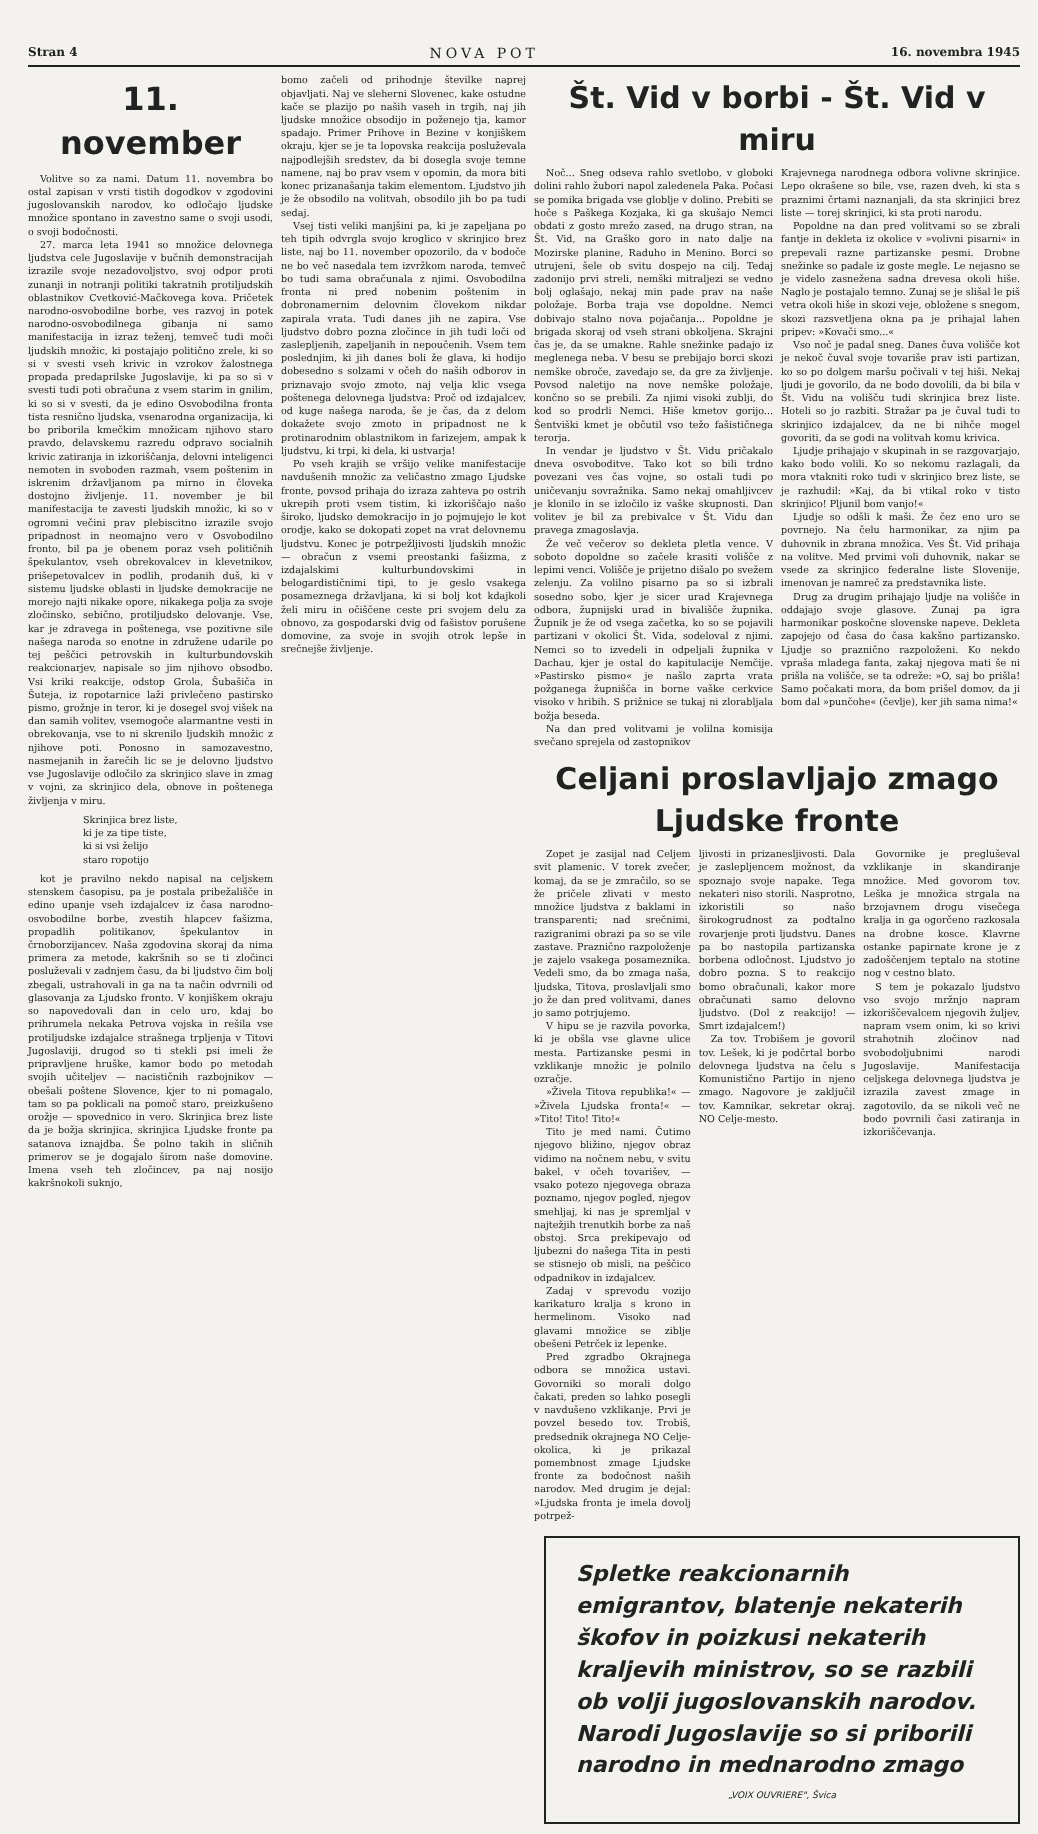Stran 4 NOVA POT 16. novembra 1945
11. november
Volitve so za nami. Datum 11. novembra bo ostal zapisan v vrsti tistih dogodkov v zgodovini jugoslovanskih narodov, ko odločajo ljudske množice spontano in zavestno same o svoji usodi, o svoji bodočnosti.
27. marca leta 1941 so množice delovnega ljudstva cele Jugoslavije v bučnih demonstracijah izrazile svoje nezadovoljstvo, svoj odpor proti zunanji in notranji politiki takratnih protiljudskih oblastnikov Cvetković-Mačkovega kova. Pričetek narodno-osvobodilne borbe, ves razvoj in potek narodno-osvobodilnega gibanja ni samo manifestacija in izraz teženj, temveč tudi moči ljudskih množic, ki postajajo politično zrele, ki so si v svesti vseh krivic in vzrokov žalostnega propada predaprilske Jugoslavije, ki pa so si v svesti tudi poti obračuna z vsem starim in gnilim, ki so si v svesti, da je edino Osvobodilna fronta tista resnično ljudska, vsenarodna organizacija, ki bo priborila kmečkim množicam njihovo staro pravdo, delavskemu razredu odpravo socialnih krivic zatiranja in izkoriščanja, delovni inteligenci nemoten in svoboden razmah, vsem poštenim in iskrenim državljanom pa mirno in človeka dostojno življenje. 11. november je bil manifestacija te zavesti ljudskih množic, ki so v ogromni večini prav plebiscitno izrazile svojo pripadnost in neomajno vero v Osvobodilno fronto, bil pa je obenem poraz vseh političnih špekulantov, vseh obrekovalcev in klevetnikov, prišepetovalcev in podlih, prodanih duš, ki v sistemu ljudske oblasti in ljudske demokracije ne morejo najti nikake opore, nikakega polja za svoje zločinsko, sebično, protiljudsko delovanje. Vse, kar je zdravega in poštenega, vse pozitivne sile našega naroda so enotne in združene udarile po tej peščici petrovskih in kulturbundovskih reakcionarjev, napisale so jim njihovo obsodbo. Vsi kriki reakcije, odstop Grola, Šubašiča in Šuteja, iz ropotarnice laži privlečeno pastirsko pismo, grožnje in teror, ki je dosegel svoj višek na dan samih volitev, vsemogoče alarmantne vesti in obrekovanja, vse to ni skrenilo ljudskih množic z njihove poti. Ponosno in samozavestno, nasmejanih in žarečih lic se je delovno ljudstvo vse Jugoslavije odločilo za skrinjico slave in zmag v vojni, za skrinjico dela, obnove in poštenega življenja v miru.
Skrinjica brez liste,
ki je za tipe tiste,
ki si vsi želijo
staro ropotijo
kot je pravilno nekdo napisal na celjskem stenskem časopisu, pa je postala pribežališče in edino upanje vseh izdajalcev iz časa narodno-osvobodilne borbe, zvestih hlapcev fašizma, propadlih politikanov, špekulantov in črnoborzijancev. Naša zgodovina skoraj da nima primera za metode, kakršnih so se ti zločinci posluževali v zadnjem času, da bi ljudstvo čim bolj zbegali, ustrahovali in ga na ta način odvrnili od glasovanja za Ljudsko fronto. V konjiškem okraju so napovedovali dan in celo uro, kdaj bo prihrumela nekaka Petrova vojska in rešila vse protiljudske izdajalce strašnega trpljenja v Titovi Jugoslaviji, drugod so ti stekli psi imeli že pripravljene hruške, kamor bodo po metodah svojih učiteljev — nacističnih razbojnikov — obešali poštene Slovence, kjer to ni pomagalo, tam so pa poklicali na pomoč staro, preizkušeno orožje — spovednico in vero. Skrinjica brez liste da je božja skrinjica, skrinjica Ljudske fronte pa satanova iznajdba. Še polno takih in sličnih primerov se je dogajalo širom naše domovine. Imena vseh teh zločincev, pa naj nosijo kakršnokoli suknjo,
bomo začeli od prihodnje številke naprej objavljati. Naj ve sleherni Slovenec, kake ostudne kače se plazijo po naših vaseh in trgih, naj jih ljudske množice obsodijo in poženejo tja, kamor spadajo. Primer Prihove in Bezine v konjiškem okraju, kjer se je ta lopovska reakcija posluževala najpodlejših sredstev, da bi dosegla svoje temne namene, naj bo prav vsem v opomin, da mora biti konec prizanašanja takim elementom. Ljudstvo jih je že obsodilo na volitvah, obsodilo jih bo pa tudi sedaj.
Vsej tisti veliki manjšini pa, ki je zapeljana po teh tipih odvrgla svojo kroglico v skrinjico brez liste, naj bo 11. november opozorilo, da v bodoče ne bo več nasedala tem izvržkom naroda, temveč bo tudi sama obračunala z njimi. Osvobodilna fronta ni pred nobenim poštenim in dobronamernim delovnim človekom nikdar zapirala vrata. Tudi danes jih ne zapira. Vse ljudstvo dobro pozna zločince in jih tudi loči od zaslepljenih, zapeljanih in nepoučenih. Vsem tem poslednjim, ki jih danes boli že glava, ki hodijo dobesedno s solzami v očeh do naših odborov in priznavajo svojo zmoto, naj velja klic vsega poštenega delovnega ljudstva: Proč od izdajalcev, od kuge našega naroda, še je čas, da z delom dokažete svojo zmoto in pripadnost ne k protinarodnim oblastnikom in farizejem, ampak k ljudstvu, ki trpi, ki dela, ki ustvarja!
Po vseh krajih se vršijo velike manifestacije navdušenih množic za veličastno zmago Ljudske fronte, povsod prihaja do izraza zahteva po ostrih ukrepih proti vsem tistim, ki izkoriščajo našo široko, ljudsko demokracijo in jo pojmujejo le kot orodje, kako se dokopati zopet na vrat delovnemu ljudstvu. Konec je potrpežljivosti ljudskih množic — obračun z vsemi preostanki fašizma, z izdajalskimi kulturbundovskimi in belogardističnimi tipi, to je geslo vsakega posameznega državljana, ki si bolj kot kdajkoli želi miru in očiščene ceste pri svojem delu za obnovo, za gospodarski dvig od fašistov porušene domovine, za svoje in svojih otrok lepše in srečnejše življenje.
Št. Vid v borbi - Št. Vid v miru
Noč... Sneg odseva rahlo svetlobo, v globoki dolini rahlo žubori napol zaledenela Paka. Počasi se pomika brigada vse globlje v dolino. Prebiti se hoče s Paškega Kozjaka, ki ga skušajo Nemci obdati z gosto mrežo zased, na drugo stran, na Št. Vid, na Graško goro in nato dalje na Mozirske planine, Raduho in Menino. Borci so utrujeni, šele ob svitu dospejo na cilj. Tedaj zadonijo prvi streli, nemški mitraljezi se vedno bolj oglašajo, nekaj min pade prav na naše položaje. Borba traja vse dopoldne. Nemci dobivajo stalno nova pojačanja... Popoldne je brigada skoraj od vseh strani obkoljena. Skrajni čas je, da se umakne. Rahle snežinke padajo iz meglenega neba. V besu se prebijajo borci skozi nemške obroče, zavedajo se, da gre za življenje. Povsod naletijo na nove nemške položaje, končno so se prebili. Za njimi visoki zublji, do kod so prodrli Nemci. Hiše kmetov gorijo... Šentviški kmet je občutil vso težo fašističnega terorja.
In vendar je ljudstvo v Št. Vidu pričakalo dneva osvoboditve. Tako kot so bili trdno povezani ves čas vojne, so ostali tudi po uničevanju sovražnika. Samo nekaj omahljivcev je klonilo in se izločilo iz vaške skupnosti. Dan volitev je bil za prebivalce v Št. Vidu dan pravega zmagoslavja.
Že več večerov so dekleta pletla vence. V soboto dopoldne so začele krasiti volišče z lepimi venci. Volišče je prijetno dišalo po svežem zelenju. Za volilno pisarno pa so si izbrali sosedno sobo, kjer je sicer urad Krajevnega odbora, župnijski urad in bivališče župnika. Župnik je že od vsega začetka, ko so se pojavili partizani v okolici Št. Vida, sodeloval z njimi. Nemci so to izvedeli in odpeljali župnika v Dachau, kjer je ostal do kapitulacije Nemčije. »Pastirsko pismo« je našlo zaprta vrata požganega župnišča in borne vaške cerkvice visoko v hribih. S prižnice se tukaj ni zlorabljala božja beseda.
Na dan pred volitvami je volilna komisija svečano sprejela od zastopnikov
Krajevnega narodnega odbora volivne skrinjice. Lepo okrašene so bile, vse, razen dveh, ki sta s praznimi črtami naznanjali, da sta skrinjici brez liste — torej skrinjici, ki sta proti narodu.
Popoldne na dan pred volitvami so se zbrali fantje in dekleta iz okolice v »volivni pisarni« in prepevali razne partizanske pesmi. Drobne snežinke so padale iz goste megle. Le nejasno se je videlo zasnežena sadna drevesa okoli hiše. Naglo je postajalo temno. Zunaj se je slišal le piš vetra okoli hiše in skozi veje, obložene s snegom, skozi razsvetljena okna pa je prihajal lahen pripev: »Kovači smo...«
Vso noč je padal sneg. Danes čuva volišče kot je nekoč čuval svoje tovariše prav isti partizan, ko so po dolgem maršu počivali v tej hiši. Nekaj ljudi je govorilo, da ne bodo dovolili, da bi bila v Št. Vidu na volišču tudi skrinjica brez liste. Hoteli so jo razbiti. Stražar pa je čuval tudi to skrinjico izdajalcev, da ne bi nihče mogel govoriti, da se godi na volitvah komu krivica.
Ljudje prihajajo v skupinah in se razgovarjajo, kako bodo volili. Ko so nekomu razlagali, da mora vtakniti roko tudi v skrinjico brez liste, se je razhudil: »Kaj, da bi vtikal roko v tisto skrinjico! Pljunil bom vanjo!«
Ljudje so odšli k maši. Že čez eno uro se povrnejo. Na čelu harmonikar, za njim pa duhovnik in zbrana množica. Ves Št. Vid prihaja na volitve. Med prvimi voli duhovnik, nakar se vsede za skrinjico federalne liste Slovenije, imenovan je namreč za predstavnika liste.
Drug za drugim prihajajo ljudje na volišče in oddajajo svoje glasove. Zunaj pa igra harmonikar poskočne slovenske napeve. Dekleta zapojejo od časa do časa kakšno partizansko. Ljudje so praznično razpoloženi. Ko nekdo vpraša mladega fanta, zakaj njegova mati še ni prišla na volišče, se ta odreže: »O, saj bo prišla! Samo počakati mora, da bom prišel domov, da ji bom dal »punčohe« (čevlje), ker jih sama nima!«
Celjani proslavljajo zmago Ljudske fronte
Zopet je zasijal nad Celjem svit plamenic. V torek zvečer, komaj, da se je zmračilo, so se že pričele zlivati v mesto množice ljudstva z baklami in transparenti; nad srečnimi, razigranimi obrazi pa so se vile zastave. Praznično razpoloženje je zajelo vsakega posameznika. Vedeli smo, da bo zmaga naša, ljudska, Titova, proslavljali smo jo že dan pred volitvami, danes jo samo potrjujemo.
V hipu se je razvila povorka, ki je obšla vse glavne ulice mesta. Partizanske pesmi in vzklikanje množic je polnilo ozračje.
»Živela Titova republika!« — »Živela Ljudska fronta!« — »Tito! Tito! Tito!«
Tito je med nami. Čutimo njegovo bližino, njegov obraz vidimo na nočnem nebu, v svitu bakel, v očeh tovarišev, — vsako potezo njegovega obraza poznamo, njegov pogled, njegov smehljaj, ki nas je spremljal v najtežjih trenutkih borbe za naš obstoj. Srca prekipevajo od ljubezni do našega Tita in pesti se stisnejo ob misli, na peščico odpadnikov in izdajalcev.
Zadaj v sprevodu vozijo karikaturo kralja s krono in hermelinom. Visoko nad glavami množice se ziblje obešeni Petrček iz lepenke.
Pred zgradbo Okrajnega odbora se množica ustavi. Govorniki so morali dolgo čakati, preden so lahko posegli v navdušeno vzklikanje. Prvi je povzel besedo tov. Trobiš, predsednik okrajnega NO Celje-okolica, ki je prikazal pomembnost zmage Ljudske fronte za bodočnost naših narodov. Med drugim je dejal: »Ljudska fronta je imela dovolj potrpež-
ljivosti in prizanesljivosti. Dala je zaslepljencem možnost, da spoznajo svoje napake. Tega nekateri niso storili. Nasprotno, izkoristili so našo širokogrudnost za podtalno rovarjenje proti ljudstvu. Danes pa bo nastopila partizanska borbena odločnost. Ljudstvo jo dobro pozna. S to reakcijo bomo obračunali, kakor more obračunati samo delovno ljudstvo. (Dol z reakcijo! — Smrt izdajalcem!)
Za tov. Trobišem je govoril tov. Lešek, ki je podčrtal borbo delovnega ljudstva na čelu s Komunistično Partijo in njeno zmago. Nagovore je zaključil tov. Kamnikar, sekretar okraj. NO Celje-mesto.
Govornike je pregluševal vzklikanje in skandiranje množice. Med govorom tov. Leška je množica strgala na brzojavnem drogu visečega kralja in ga ogorčeno razkosala na drobne kosce. Klavrne ostanke papirnate krone je z zadoščenjem teptalo na stotine nog v cestno blato.
S tem je pokazalo ljudstvo vso svojo mržnjo napram izkoriščevalcem njegovih žuljev, napram vsem onim, ki so krivi strahotnih zločinov nad svobodoljubnimi narodi Jugoslavije. Manifestacija celjskega delovnega ljudstva je izrazila zavest zmage in zagotovilo, da se nikoli več ne bodo povrnili časi zatiranja in izkoriščevanja.
Spletke reakcionarnih emigrantov, blatenje nekaterih škofov in poizkusi nekaterih kraljevih ministrov, so se razbili ob volji jugoslovanskih narodov. Narodi Jugoslavije so si priborili narodno in mednarodno zmago
„VOIX OUVRIERE", Švica